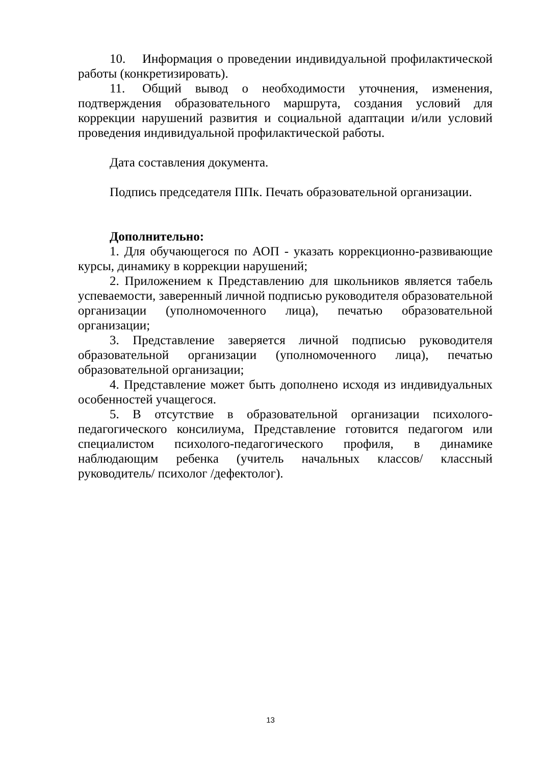10. Информация о проведении индивидуальной профилактической работы (конкретизировать).
11. Общий вывод о необходимости уточнения, изменения, подтверждения образовательного маршрута, создания условий для коррекции нарушений развития и социальной адаптации и/или условий проведения индивидуальной профилактической работы.
Дата составления документа.
Подпись председателя ППк. Печать образовательной организации.
Дополнительно:
1. Для обучающегося по АОП - указать коррекционно-развивающие курсы, динамику в коррекции нарушений;
2. Приложением к Представлению для школьников является табель успеваемости, заверенный личной подписью руководителя образовательной организации (уполномоченного лица), печатью образовательной организации;
3. Представление заверяется личной подписью руководителя образовательной организации (уполномоченного лица), печатью образовательной организации;
4. Представление может быть дополнено исходя из индивидуальных особенностей учащегося.
5. В отсутствие в образовательной организации психолого-педагогического консилиума, Представление готовится педагогом или специалистом психолого-педагогического профиля, в динамике наблюдающим ребенка (учитель начальных классов/ классный руководитель/ психолог /дефектолог).
13